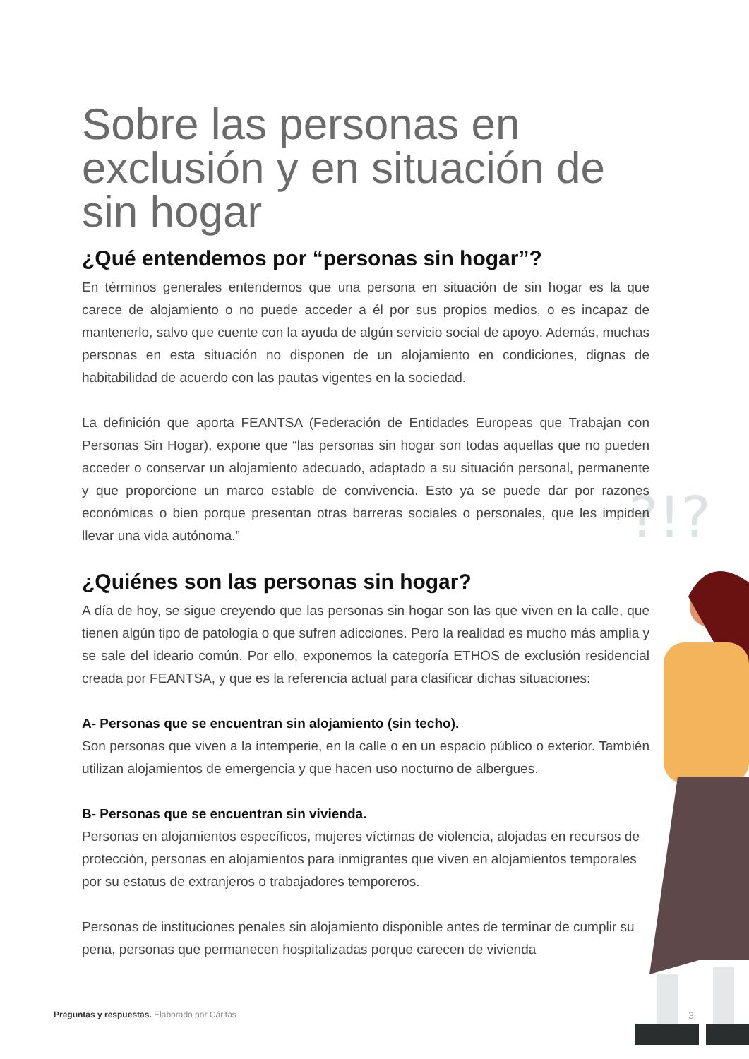?!?
Sobre las personas en exclusión y en situación de sin hogar
¿Qué entendemos por “personas sin hogar”?
En términos generales entendemos que una persona en situación de sin hogar es la que carece de alojamiento o no puede acceder a él por sus propios medios, o es incapaz de mantenerlo, salvo que cuente con la ayuda de algún servicio social de apoyo. Además, muchas personas en esta situación no disponen de un alojamiento en condiciones, dignas de habitabilidad de acuerdo con las pautas vigentes en la sociedad.
La definición que aporta FEANTSA (Federación de Entidades Europeas que Trabajan con Personas Sin Hogar), expone que “las personas sin hogar son todas aquellas que no pueden acceder o conservar un alojamiento adecuado, adaptado a su situación personal, permanente y que proporcione un marco estable de convivencia. Esto ya se puede dar por razones económicas o bien porque presentan otras barreras sociales o personales, que les impiden llevar una vida autónoma.”
¿Quiénes son las personas sin hogar?
A día de hoy, se sigue creyendo que las personas sin hogar son las que viven en la calle, que tienen algún tipo de patología o que sufren adicciones. Pero la realidad es mucho más amplia y se sale del ideario común. Por ello, exponemos la categoría ETHOS de exclusión residencial creada por FEANTSA, y que es la referencia actual para clasificar dichas situaciones:
A- Personas que se encuentran sin alojamiento (sin techo).
Son personas que viven a la intemperie, en la calle o en un espacio público o exterior. También utilizan alojamientos de emergencia y que hacen uso nocturno de albergues.
B- Personas que se encuentran sin vivienda.
Personas en alojamientos específicos, mujeres víctimas de violencia, alojadas en recursos de protección, personas en alojamientos para inmigrantes que viven en alojamientos temporales por su estatus de extranjeros o trabajadores temporeros.
Personas de instituciones penales sin alojamiento disponible antes de terminar de cumplir su pena, personas que permanecen hospitalizadas porque carecen de vivienda
Preguntas y respuestas. Elaborado por Cáritas
3